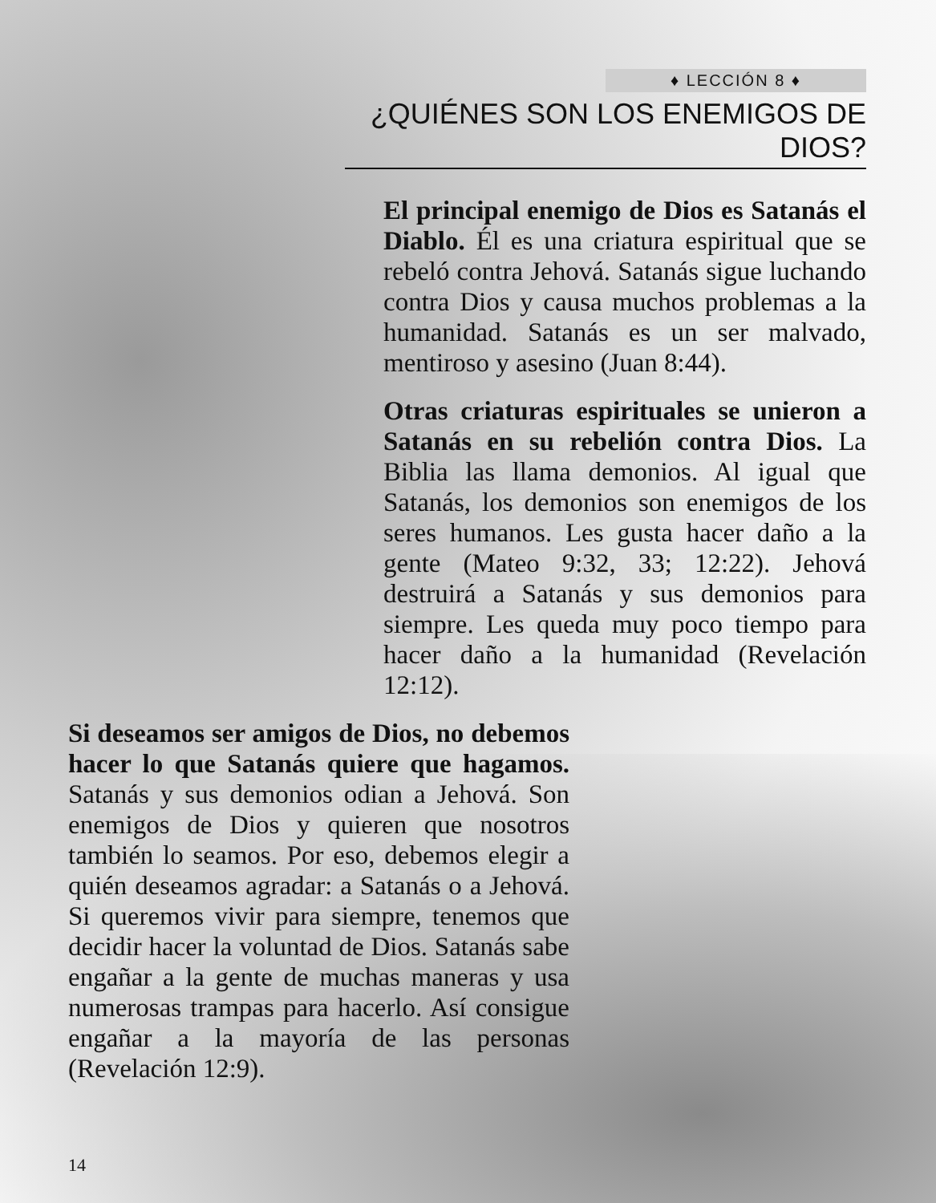♦ LECCIÓN 8 ♦
¿QUIÉNES SON LOS ENEMIGOS DE DIOS?
El principal enemigo de Dios es Satanás el Diablo. Él es una criatura espiritual que se rebeló contra Jehová. Satanás sigue luchando contra Dios y causa muchos problemas a la humanidad. Satanás es un ser malvado, mentiroso y asesino (Juan 8:44).
Otras criaturas espirituales se unieron a Satanás en su rebelión contra Dios. La Biblia las llama demonios. Al igual que Satanás, los demonios son enemigos de los seres humanos. Les gusta hacer daño a la gente (Mateo 9:32, 33; 12:22). Jehová destruirá a Satanás y sus demonios para siempre. Les queda muy poco tiempo para hacer daño a la humanidad (Revelación 12:12).
Si deseamos ser amigos de Dios, no debemos hacer lo que Satanás quiere que hagamos. Satanás y sus demonios odian a Jehová. Son enemigos de Dios y quieren que nosotros también lo seamos. Por eso, debemos elegir a quién deseamos agradar: a Satanás o a Jehová. Si queremos vivir para siempre, tenemos que decidir hacer la voluntad de Dios. Satanás sabe engañar a la gente de muchas maneras y usa numerosas trampas para hacerlo. Así consigue engañar a la mayoría de las personas (Revelación 12:9).
14